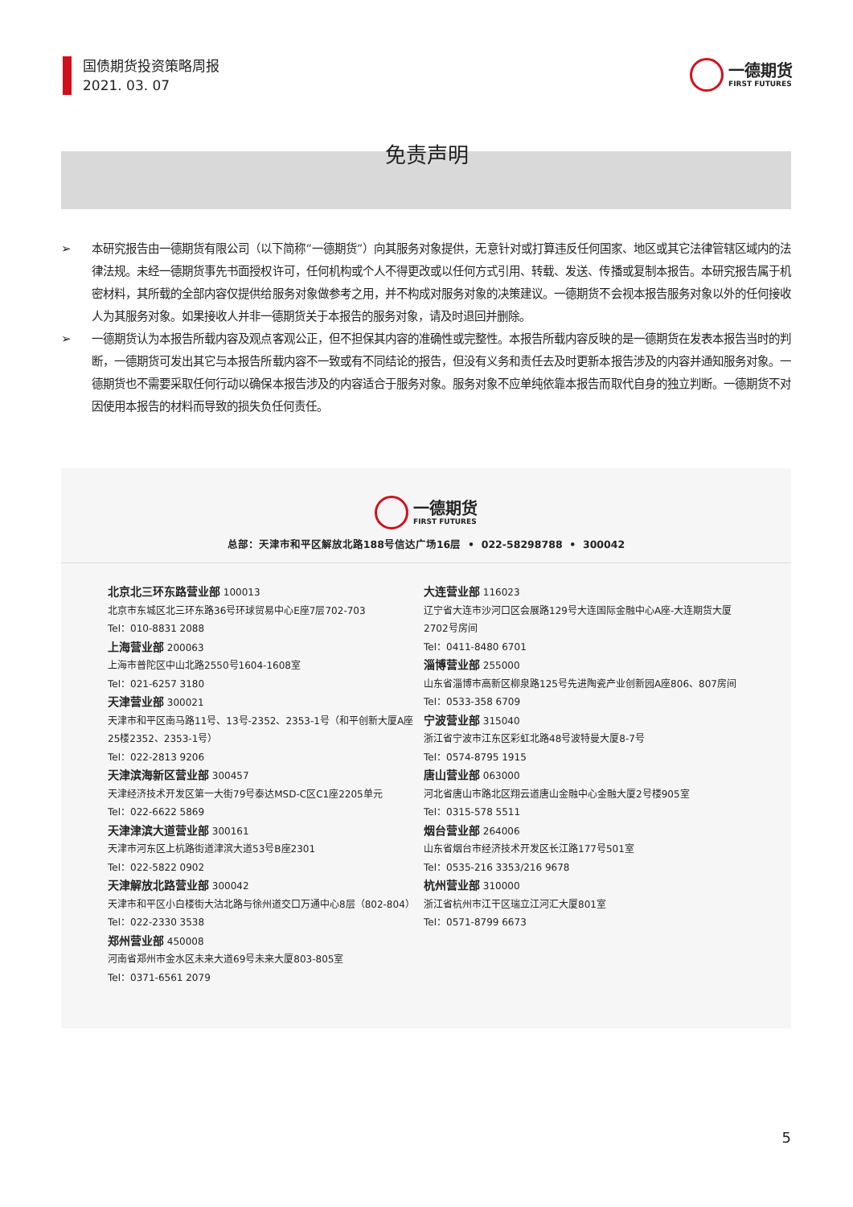国债期货投资策略周报
2021. 03. 07
一德期货
FIRST FUTURES
免责声明
➢ 本研究报告由一德期货有限公司（以下简称“一德期货”）向其服务对象提供，无意针对或打算违反任何国家、地区或其它法律管辖区域内的法律法规。未经一德期货事先书面授权许可，任何机构或个人不得更改或以任何方式引用、转载、发送、传播或复制本报告。本研究报告属于机密材料，其所载的全部内容仅提供给服务对象做参考之用，并不构成对服务对象的决策建议。一德期货不会视本报告服务对象以外的任何接收人为其服务对象。如果接收人并非一德期货关于本报告的服务对象，请及时退回并删除。
➢ 一德期货认为本报告所载内容及观点客观公正，但不担保其内容的准确性或完整性。本报告所载内容反映的是一德期货在发表本报告当时的判断，一德期货可发出其它与本报告所载内容不一致或有不同结论的报告，但没有义务和责任去及时更新本报告涉及的内容并通知服务对象。一德期货也不需要采取任何行动以确保本报告涉及的内容适合于服务对象。服务对象不应单纯依靠本报告而取代自身的独立判断。一德期货不对因使用本报告的材料而导致的损失负任何责任。
一德期货
FIRST FUTURES
总部：天津市和平区解放北路188号信达广场16层 • 022-58298788 • 300042
北京北三环东路营业部 100013
北京市东城区北三环东路36号环球贸易中心E座7层702-703
Tel：010-8831 2088
上海营业部 200063
上海市普陀区中山北路2550号1604-1608室
Tel：021-6257 3180
天津营业部 300021
天津市和平区南马路11号、13号-2352、2353-1号（和平创新大厦A座25楼2352、2353-1号）
Tel：022-2813 9206
天津滨海新区营业部 300457
天津经济技术开发区第一大街79号泰达MSD-C区C1座2205单元
Tel：022-6622 5869
天津津滨大道营业部 300161
天津市河东区上杭路街道津滨大道53号B座2301
Tel：022-5822 0902
天津解放北路营业部 300042
天津市和平区小白楼街大沽北路与徐州道交口万通中心8层（802-804）
Tel：022-2330 3538
郑州营业部 450008
河南省郑州市金水区未来大道69号未来大厦803-805室
Tel：0371-6561 2079
大连营业部 116023
辽宁省大连市沙河口区会展路129号大连国际金融中心A座-大连期货大厦2702号房间
Tel：0411-8480 6701
淄博营业部 255000
山东省淄博市高新区柳泉路125号先进陶瓷产业创新园A座806、807房间
Tel：0533-358 6709
宁波营业部 315040
浙江省宁波市江东区彩虹北路48号波特曼大厦8-7号
Tel：0574-8795 1915
唐山营业部 063000
河北省唐山市路北区翔云道唐山金融中心金融大厦2号楼905室
Tel：0315-578 5511
烟台营业部 264006
山东省烟台市经济技术开发区长江路177号501室
Tel：0535-216 3353/216 9678
杭州营业部 310000
浙江省杭州市江干区瑞立江河汇大厦801室
Tel：0571-8799 6673
5